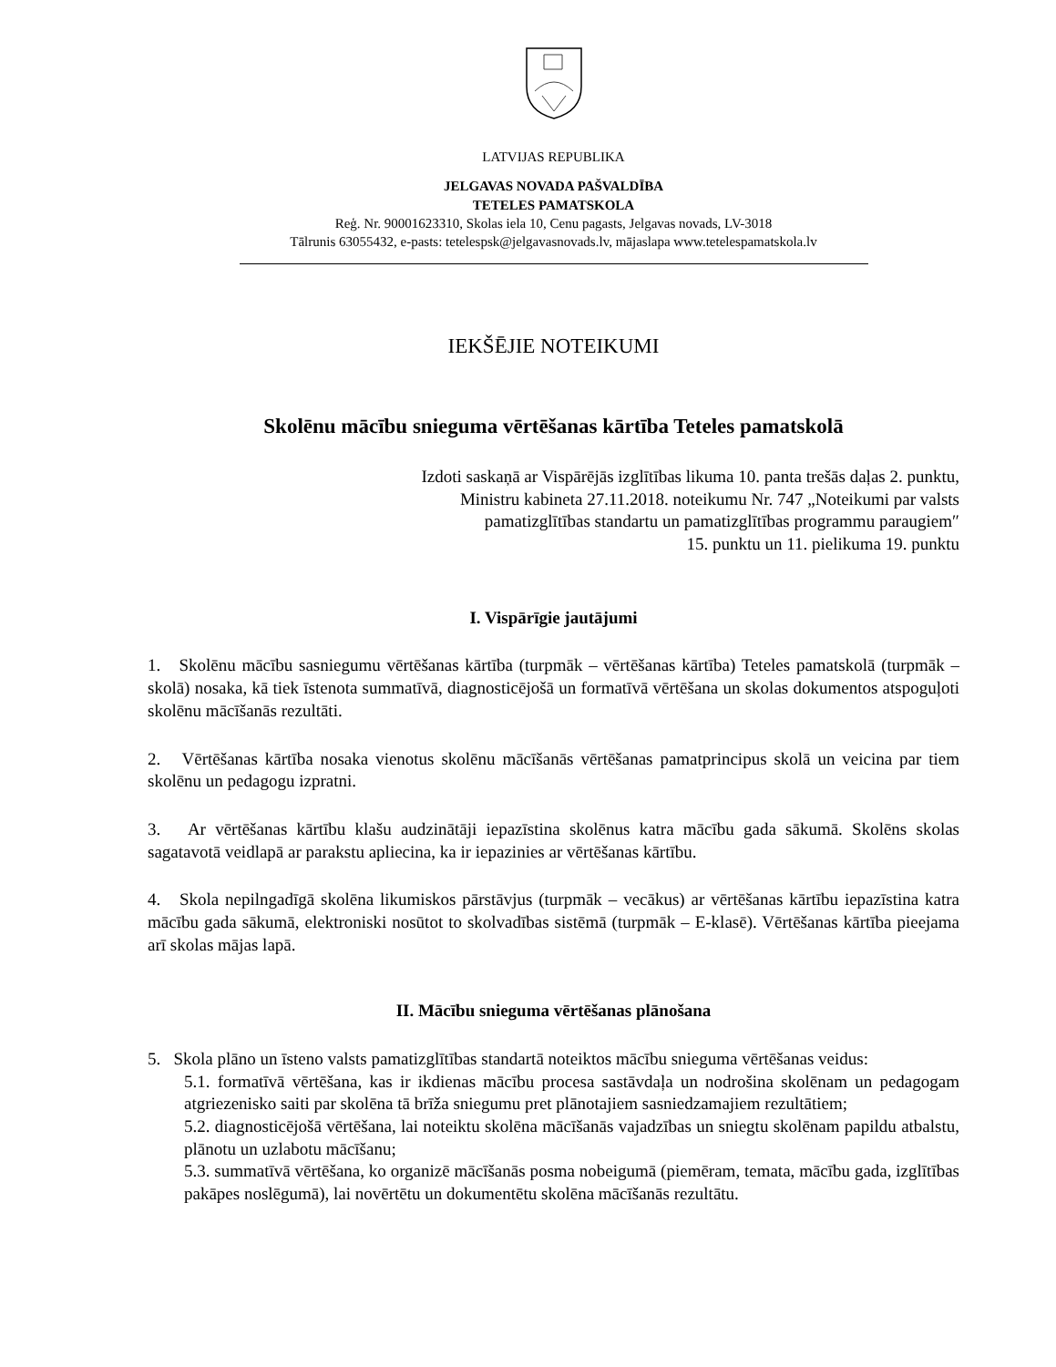LATVIJAS REPUBLIKA
JELGAVAS NOVADA PAŠVALDĪBA
TETELES PAMATSKOLA
Reģ. Nr. 90001623310, Skolas iela 10, Cenu pagasts, Jelgavas novads, LV-3018
Tālrunis 63055432, e-pasts: tetelespsk@jelgavasnovads.lv, mājaslapa www.tetelespamatskola.lv
IEKŠĒJIE NOTEIKUMI
Skolēnu mācību snieguma vērtēšanas kārtība Teteles pamatskolā
Izdoti saskaņā ar Vispārējās izglītības likuma 10. panta trešās daļas 2. punktu,
Ministru kabineta 27.11.2018. noteikumu Nr. 747 „Noteikumi par valsts
pamatizglītības standartu un pamatizglītības programmu paraugiem″
15. punktu un 11. pielikuma 19. punktu
I. Vispārīgie jautājumi
1. Skolēnu mācību sasniegumu vērtēšanas kārtība (turpmāk – vērtēšanas kārtība) Teteles pamatskolā (turpmāk – skolā) nosaka, kā tiek īstenota summatīvā, diagnosticējošā un formatīvā vērtēšana un skolas dokumentos atspoguļoti skolēnu mācīšanās rezultāti.
2. Vērtēšanas kārtība nosaka vienotus skolēnu mācīšanās vērtēšanas pamatprincipus skolā un veicina par tiem skolēnu un pedagogu izpratni.
3. Ar vērtēšanas kārtību klašu audzinātāji iepazīstina skolēnus katra mācību gada sākumā. Skolēns skolas sagatavotā veidlapā ar parakstu apliecina, ka ir iepazinies ar vērtēšanas kārtību.
4. Skola nepilngadīgā skolēna likumiskos pārstāvjus (turpmāk – vecākus) ar vērtēšanas kārtību iepazīstina katra mācību gada sākumā, elektroniski nosūtot to skolvadības sistēmā (turpmāk – E-klasē). Vērtēšanas kārtība pieejama arī skolas mājas lapā.
II. Mācību snieguma vērtēšanas plānošana
5. Skola plāno un īsteno valsts pamatizglītības standartā noteiktos mācību snieguma vērtēšanas veidus:
5.1. formatīvā vērtēšana, kas ir ikdienas mācību procesa sastāvdaļa un nodrošina skolēnam un pedagogam atgriezenisko saiti par skolēna tā brīža sniegumu pret plānotajiem sasniedzamajiem rezultātiem;
5.2. diagnosticējošā vērtēšana, lai noteiktu skolēna mācīšanās vajadzības un sniegtu skolēnam papildu atbalstu, plānotu un uzlabotu mācīšanu;
5.3. summatīvā vērtēšana, ko organizē mācīšanās posma nobeigumā (piemēram, temata, mācību gada, izglītības pakāpes noslēgumā), lai novērtētu un dokumentētu skolēna mācīšanās rezultātu.